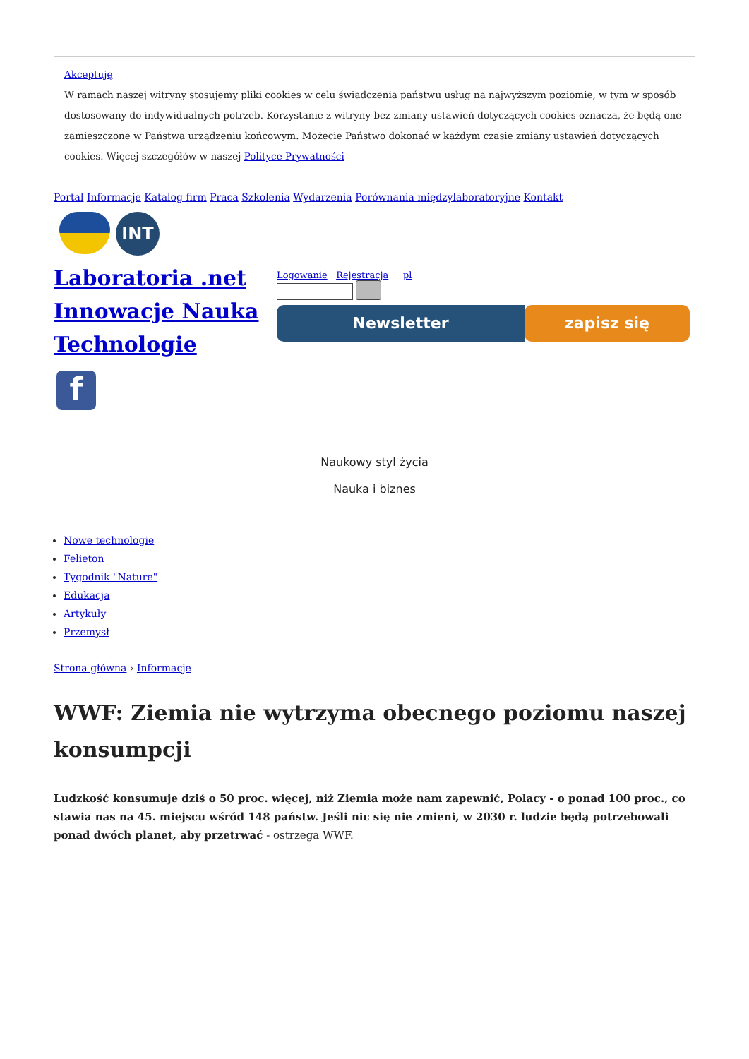Akceptuję
W ramach naszej witryny stosujemy pliki cookies w celu świadczenia państwu usług na najwyższym poziomie, w tym w sposób dostosowany do indywidualnych potrzeb. Korzystanie z witryny bez zmiany ustawień dotyczących cookies oznacza, że będą one zamieszczone w Państwa urządzeniu końcowym. Możecie Państwo dokonać w każdym czasie zmiany ustawień dotyczących cookies. Więcej szczegółów w naszej Polityce Prywatności
Portal Informacje Katalog firm Praca Szkolenia Wydarzenia Porównania międzylaboratoryjne Kontakt
INT
Laboratoria .net Innowacje Nauka Technologie
f
Logowanie Rejestracja pl
Newsletter zapisz się
Naukowy styl życia
Nauka i biznes
Nowe technologie
Felieton
Tygodnik "Nature"
Edukacja
Artykuły
Przemysł
Strona główna › Informacje
WWF: Ziemia nie wytrzyma obecnego poziomu naszej konsumpcji
Ludzkość konsumuje dziś o 50 proc. więcej, niż Ziemia może nam zapewnić, Polacy - o ponad 100 proc., co stawia nas na 45. miejscu wśród 148 państw. Jeśli nic się nie zmieni, w 2030 r. ludzie będą potrzebowali ponad dwóch planet, aby przetrwać - ostrzega WWF.